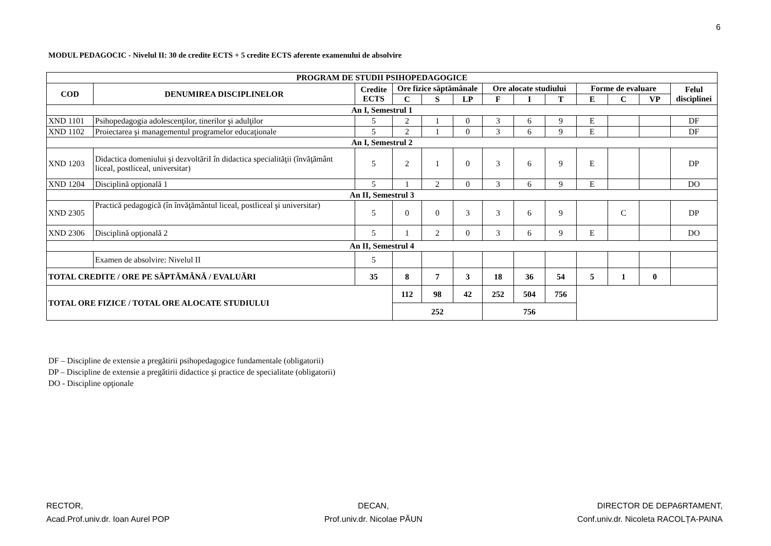6
MODUL PEDAGOCIC - Nivelul II: 30 de credite ECTS + 5 credite ECTS aferente examenului de absolvire
| PROGRAM DE STUDII PSIHOPEDAGOGICE | | | | | | | | | | | | |
| --- | --- | --- | --- | --- | --- | --- | --- | --- | --- | --- | --- | --- |
| COD | DENUMIREA DISCIPLINELOR | Credite ECTS | Ore fizice săptămânale | | | Ore alocate studiului | | | Forme de evaluare | | | Felul disciplinei |
| | | | C | S | LP | F | I | T | E | C | VP | |
| An I, Semestrul 1 | | | | | | | | | | | | |
| XND 1101 | Psihopedagogia adolescenţilor, tinerilor şi adulţilor | 5 | 2 | 1 | 0 | 3 | 6 | 9 | E | | | DF |
| XND 1102 | Proiectarea şi managementul programelor educaţionale | 5 | 2 | 1 | 0 | 3 | 6 | 9 | E | | | DF |
| An I, Semestrul 2 | | | | | | | | | | | | |
| XND 1203 | Didactica domeniului şi dezvoltăriI în didactica specialităţii (învăţământ liceal, postliceal, universitar) | 5 | 2 | 1 | 0 | 3 | 6 | 9 | E | | | DP |
| XND 1204 | Disciplină opţională 1 | 5 | 1 | 2 | 0 | 3 | 6 | 9 | E | | | DO |
| An II, Semestrul 3 | | | | | | | | | | | | |
| XND 2305 | Practică pedagogică (în învăţământul liceal, postliceal şi universitar) | 5 | 0 | 0 | 3 | 3 | 6 | 9 | | C | | DP |
| XND 2306 | Disciplină opţională 2 | 5 | 1 | 2 | 0 | 3 | 6 | 9 | E | | | DO |
| An II, Semestrul 4 | | | | | | | | | | | | |
| | Examen de absolvire: Nivelul II | 5 | | | | | | | | | | |
| TOTAL CREDITE / ORE PE SĂPTĂMÂNĂ / EVALUĂRI | | 35 | 8 | 7 | 3 | 18 | 36 | 54 | 5 | 1 | 0 | |
| TOTAL ORE FIZICE / TOTAL ORE ALOCATE STUDIULUI | | | 112 | 98 | 42 | 252 | 504 | 756 | | | | |
| | | | 252 | | | 756 | | | | | | |
DF – Discipline de extensie a pregătirii psihopedagogice fundamentale (obligatorii)
DP – Discipline de extensie a pregătirii didactice şi practice de specialitate (obligatorii)
DO - Discipline opţionale
RECTOR,
Acad.Prof.univ.dr. Ioan Aurel POP
DECAN,
Prof.univ.dr. Nicolae PĂUN
DIRECTOR DE DEPA6RTAMENT,
Conf.univ.dr. Nicoleta RACOLȚA-PAINA